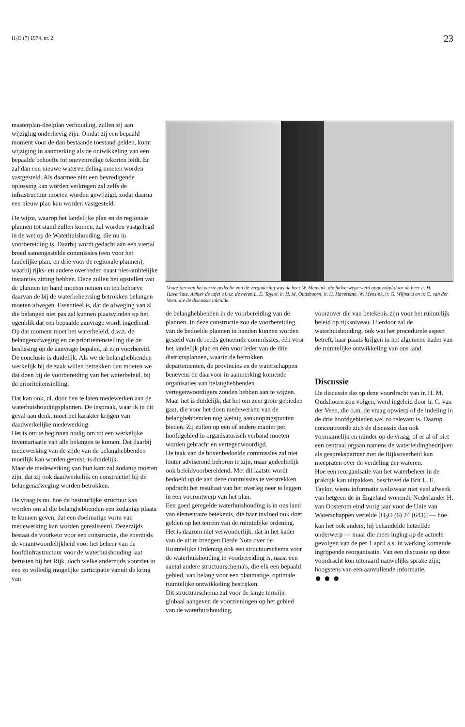H<sub>2</sub>O (7) 1974, nr. 2 23
masterplan-deelplan verhouding, zullen zij aan wijziging onderhevig zijn. Omdat zij een bepaald moment voor de dan bestaande toestand gelden, komt wijziging in aanmerking als de ontwikkeling van een bepaalde behoefte tot onevenredige tekorten leidt. Er zal dan een nieuwe waterverdeling moeten worden vastgesteld. Als daarmee niet een bevredigende oplossing kan worden verkregen zal zelfs de infrastructuur moeten worden gewijzigd, zodat daarna een nieuw plan kan worden vastgesteld.
De wijze, waarop het landelijke plan en de regionale plannen tot stand zullen komen, zal worden vastgelegd in de wet op de Waterhuishouding, die nu in voorbereiding is. Daarbij wordt gedacht aan een viertal breed samengestelde commissies (een voor het landelijke plan, en drie voor de regionale plannen), waarbij rijks- en andere overheden naast niet-ambtelijke instanties zitting hebben. Deze zullen het opstellen van de plannen ter hand moeten nemen en ten behoeve daarvan de bij de waterbeheersing betrokken belangen moeten afwegen. Essentieel is, dat de afweging van al die belangen niet pas zal kunnen plaatsvinden op het ogenblik dat een bepaalde aanvrage wordt ingediend. Op dat moment moet het waterbeleid, d.w.z. de belangenafweging en de prioriteitenstelling die de beslissing op de aanvrage bepalen, al zijn voorbereid. De conclusie is duidelijk. Als we de belanghebbenden werkelijk bij de zaak willen betrekken dan moeten we dat doen bij de voorbereiding van het waterbeleid, bij de prioriteitenstelling.
Dat kan ook, nl. door hen te laten medewerken aan de waterhuishoudingsplannen. De inspraak, waar ik in dit geval aan denk, moet het karakter krijgen van daadwerkelijke medewerking.
Het is om te beginnen nodig om tot een werkelijke inventarisatie van alle belangen te komen. Dat daarbij medewerking van de zijde van de belanghebbenden moeilijk kan worden gemist, is duidelijk.
Maar de medewerking van hun kant zal zodanig moeten zijn. dat zij ook daadwerkelijk en constructief bij de belangenafweging worden betrokken.
De vraag is nu, hoe de bestuurlijke structuur kan worden om al die belanghebbenden een zodanige plaats te kunnen geven, dat een doelmatige vorm van medewerking kan worden gerealiseerd. Dezerzijds bestaat de voorkeur voor een constructie, die enerzijds de verantwoordelijkheid voor het beheer van de hoofdinfrastructuur voor de waterhuishouding laat berusten bij het Rijk, doch welke anderzijds voorziet in een zo volledig mogelijke participatie vanuit de kring van
Voorzitter van het eerste gedeelte van de vergadering was de heer W. Mensink, die halverwege werd opgevolgd door de heer ir. H. Haverkate. Achter de tafel v.l.n.r. de heren L. E. Taylor, ir. H. M. Oudshoorn, ir. H. Haverkate, W. Mensink, ir. G. Wijnstra en ir. C. van der Veen, die de discussie inleidde.
de belanghebbenden in de voorbereiding van de plannen. In deze constructie zou de voorbereiding van de bedoelde plannen in handen kunnen worden gesteld van de reeds genoemde commissies, één voor het landelijk plan en één voor ieder van de drie districtsplannen, waarin de betrokken departementen, de provincies en de waterschappen benevens de daarvoor in aanmerking komende organisaties van belanghebbenden vertegenwoordigers zouden hebben aan te wijzen.
Maar het is duidelijk, dat het om zeer grote gebieden gaat, die voor het doen medewerken van de belanghebbenden nog weinig aanknopingspunten bieden. Zij zullen op een of andere manier per hoofdgebied in organisatorisch verband moeten worden gebracht en vertegenwoordigd.
De taak van de bovenbedoelde commissies zal niet louter adviserend behoren te zijn, maar gedeeltelijk ook beleidvoorbereidend. Met dit laatste wordt bedoeld op de aan deze commissies te verstrekken opdracht het resultaat van het overleg neer te leggen in een voorontwerp van het plan.
Een goed geregelde waterhuishouding is in ons land van elementaire betekenis, die haar invloed ook doet gelden op het terrein van de ruimtelijke ordening. Het is daarom niet verwonderlijk, dat in het kader van de uit te brengen Derde Nota over de Ruimtelijke Ordening ook een structuurschema voor de waterhuishouding in voorbereiding is, naast een aantal andere structuurschema's, die elk een bepaald gebied, van belang voor een planmatige, optimale ruimtelijke ontwikkeling bestrijken.
Dit structuurschema zal voor de lange termijn globaal aangeven de voorzieningen op het gebied van de waterhuishouding,
voorzover die van betekenis zijn voor het ruimtelijk beleid op rijksniveau. Hierdoor zal de waterhuishouding, ook wat het procedurele aspect betreft, haar plaats krijgen in het algemene kader van de ruimtelijke ontwikkeling van ons land.
Discussie
De discussie die op deze voordracht van ir. H. M. Oudshoorn zou volgen, werd ingeleid door ir. C. van der Veen, die o.m. de vraag opwierp of de indeling in de drie hoofdgebieden wel zo relevant is. Daarop concentreerde zich de discussie dan ook voornamelijk en minder op de vraag, of er al of niet een centraal orgaan namens de waterleidingbedrijven als gesprekspartner met de Rijksoverheid kan meepraten over de verdeling der wateren.
Hoe een reorganisatie van het waterbeheer in de praktijk kan uitpakken, beschreef de Brit L. E. Taylor, wiens informatie weliswaar niet veel afweek van hetgeen de in Engeland wonende Nederlander H. van Oosterom eind vorig jaar voor de Unie van Waterschappen vertelde [H<sub>2</sub>O (6) 24 (643)] — hoe kan het ook anders, hij behandelde hetzelfde onderwerp — maar die meer inging op de actuele gevolgen van de per 1 april a.s. in werking komende ingrijpende reorganisatie. Van een discussie op deze voordracht kon uiteraard nauwelijks sprake zijn; hoogstens van een aanvullende informatie.
● ● ●